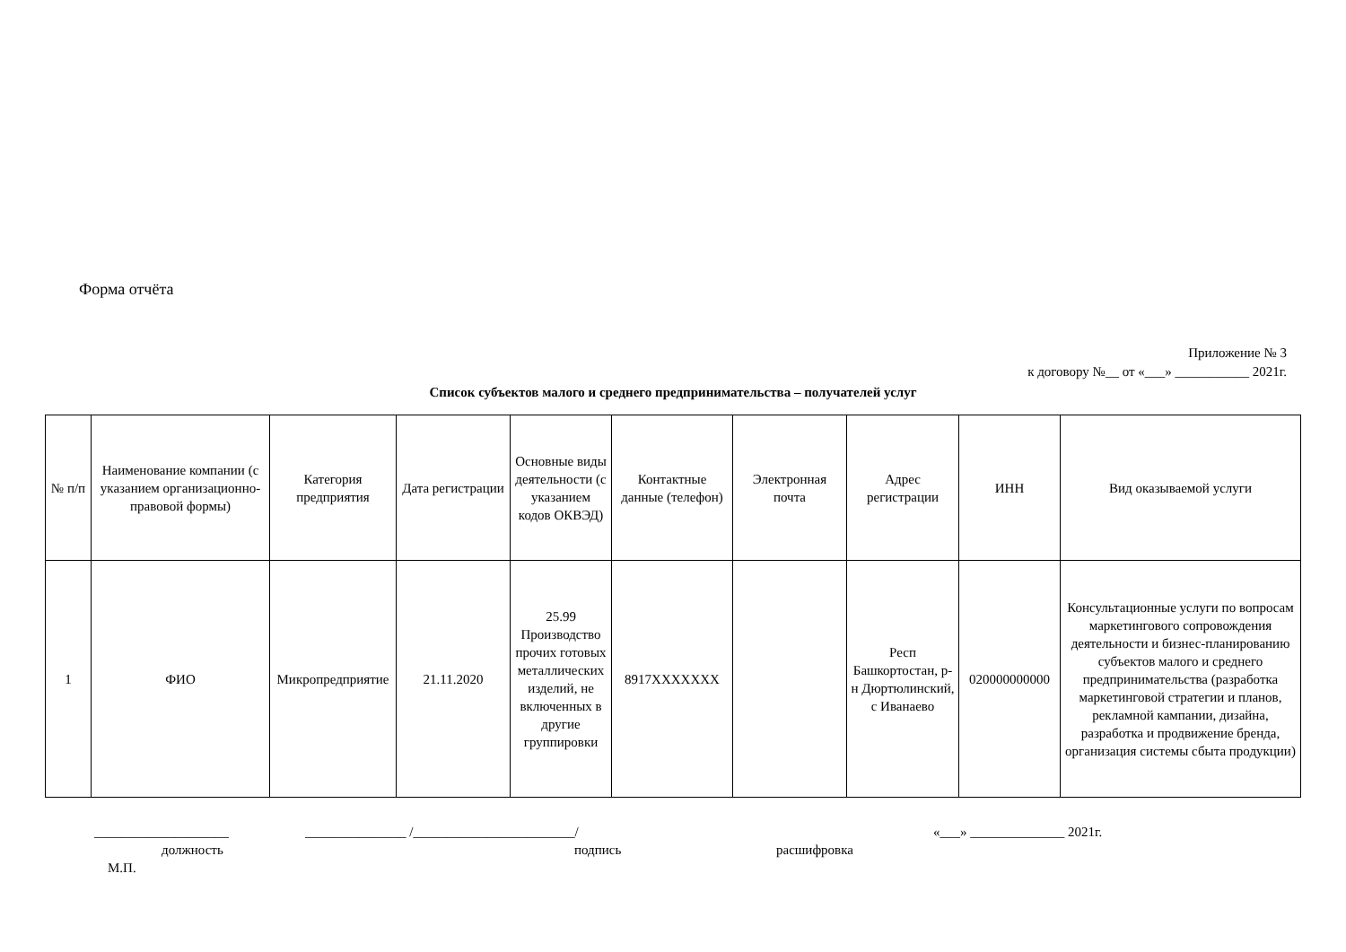Форма отчёта
Приложение № 3
к договору №__ от «___» ___________ 2021г.
Список субъектов малого и среднего предпринимательства – получателей услуг
| № п/п | Наименование компании (с указанием организационно-правовой формы) | Категория предприятия | Дата регистрации | Основные виды деятельности (с указанием кодов ОКВЭД) | Контактные данные (телефон) | Электронная почта | Адрес регистрации | ИНН | Вид оказываемой услуги |
| --- | --- | --- | --- | --- | --- | --- | --- | --- | --- |
| 1 | ФИО | Микропредприятие | 21.11.2020 | 25.99 Производство прочих готовых металлических изделий, не включенных в другие группировки | 8917XXXXXXX | | Респ Башкортостан, р-н Дюртюлинский, с Иванаево | 020000000000 | Консультационные услуги по вопросам маркетингового сопровождения деятельности и бизнес-планированию субъектов малого и среднего предпринимательства (разработка маркетинговой стратегии и планов, рекламной кампании, дизайна, разработка и продвижение бренда, организация системы сбыта продукции) |
____________________ _______________ /________________________/ «___» ______________ 2021г.
должность подпись расшифровка
М.П.